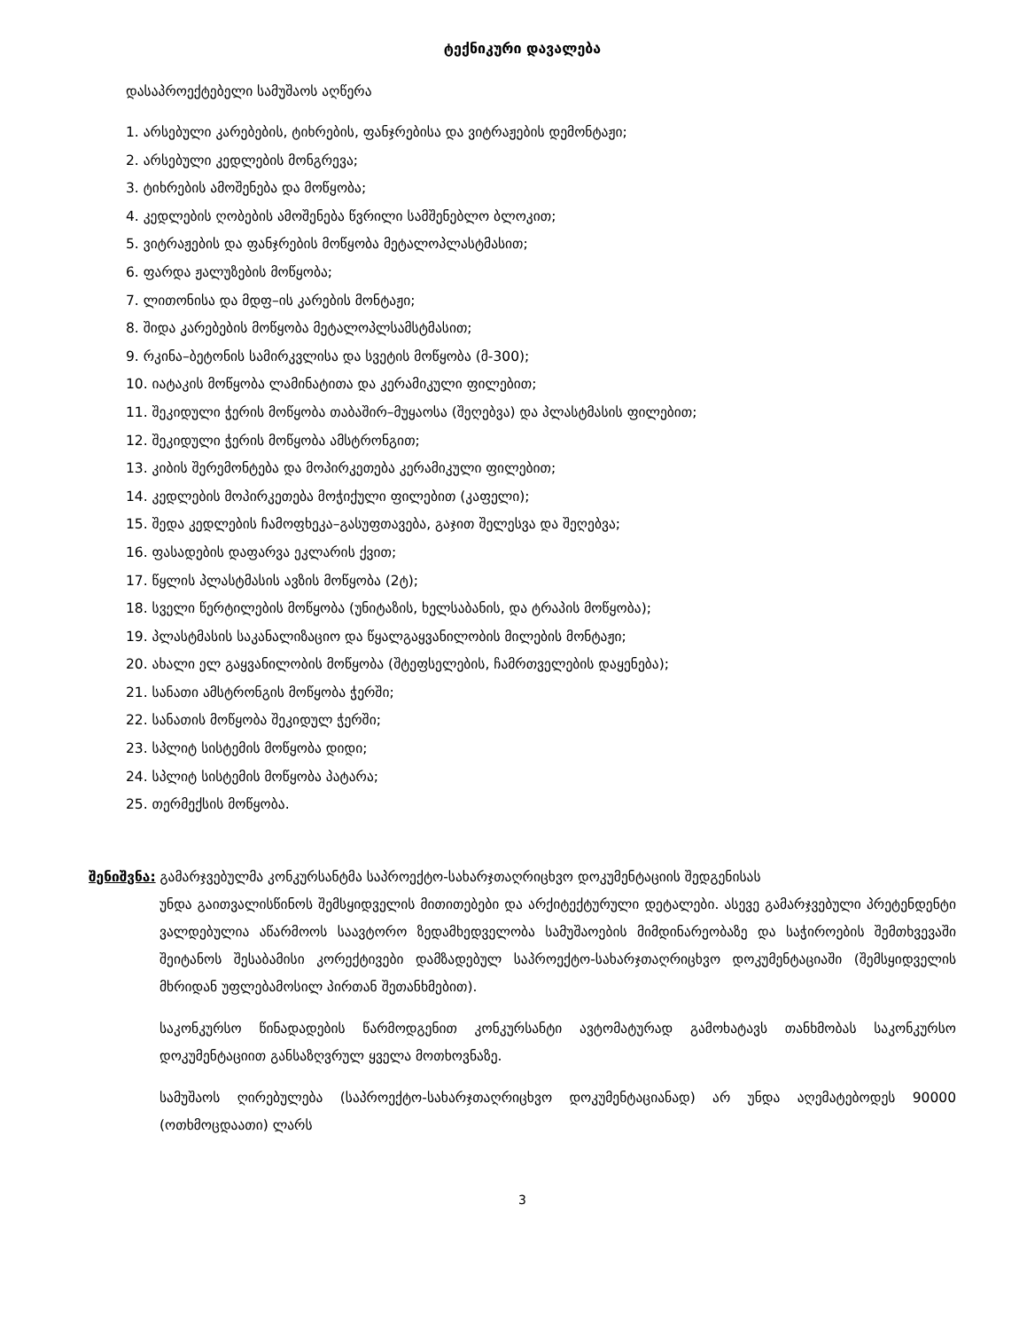ტექნიკური დავალება
დასაპროექტებელი სამუშაოს აღწერა
1. არსებული კარებების, ტიხრების, ფანჯრებისა და ვიტრაჟების დემონტაჟი;
2. არსებული კედლების მონგრევა;
3. ტიხრების ამოშენება და მოწყობა;
4. კედლების ღობების ამოშენება წვრილი სამშენებლო ბლოკით;
5. ვიტრაჟების და ფანჯრების მოწყობა მეტალოპლასტმასით;
6. ფარდა ჟალუზების მოწყობა;
7. ლითონისა და მდფ–ის კარების მონტაჟი;
8. შიდა კარებების მოწყობა მეტალოპლსამსტმასით;
9. რკინა–ბეტონის სამირკვლისა და სვეტის მოწყობა (მ-300);
10. იატაკის მოწყობა ლამინატითა და კერამიკული ფილებით;
11. შეკიდული ჭერის მოწყობა თაბაშირ–მუყაოსა (შეღებვა) და პლასტმასის ფილებით;
12. შეკიდული ჭერის მოწყობა ამსტრონგით;
13. კიბის შერემონტება და მოპირკეთება კერამიკული ფილებით;
14. კედლების მოპირკეთება მოჭიქული ფილებით (კაფელი);
15. შედა კედლების ჩამოფხეკა–გასუფთავება, გაჯით შელესვა და შეღებვა;
16. ფასადების დაფარვა ეკლარის ქვით;
17. წყლის პლასტმასის ავზის მოწყობა (2ტ);
18. სველი წერტილების მოწყობა (უნიტაზის, ხელსაბანის, და ტრაპის მოწყობა);
19. პლასტმასის საკანალიზაციო და წყალგაყვანილობის მილების მონტაჟი;
20. ახალი ელ გაყვანილობის მოწყობა (შტეფსელების, ჩამრთველების დაყენება);
21. სანათი ამსტრონგის მოწყობა ჭერში;
22. სანათის მოწყობა შეკიდულ ჭერში;
23. სპლიტ სისტემის მოწყობა დიდი;
24. სპლიტ სისტემის მოწყობა პატარა;
25. თერმექსის მოწყობა.
შენიშვნა: გამარჯვებულმა კონკურსანტმა საპროექტო-სახარჯთაღრიცხვო დოკუმენტაციის შედგენისას
უნდა გაითვალისწინოს შემსყიდველის მითითებები და არქიტექტურული დეტალები. ასევე გამარჯვებული პრეტენდენტი ვალდებულია აწარმოოს საავტორო ზედამხედველობა სამუშაოების მიმდინარეობაზე და საჭიროების შემთხვევაში შეიტანოს შესაბამისი კორექტივები დამზადებულ საპროექტო-სახარჯთაღრიცხვო დოკუმენტაციაში (შემსყიდველის მხრიდან უფლებამოსილ პირთან შეთანხმებით).
საკონკურსო წინადადების წარმოდგენით კონკურსანტი ავტომატურად გამოხატავს თანხმობას საკონკურსო დოკუმენტაციით განსაზღვრულ ყველა მოთხოვნაზე.
სამუშაოს ღირებულება (საპროექტო-სახარჯთაღრიცხვო დოკუმენტაციანად) არ უნდა აღემატებოდეს 90000 (ოთხმოცდაათი) ლარს
3